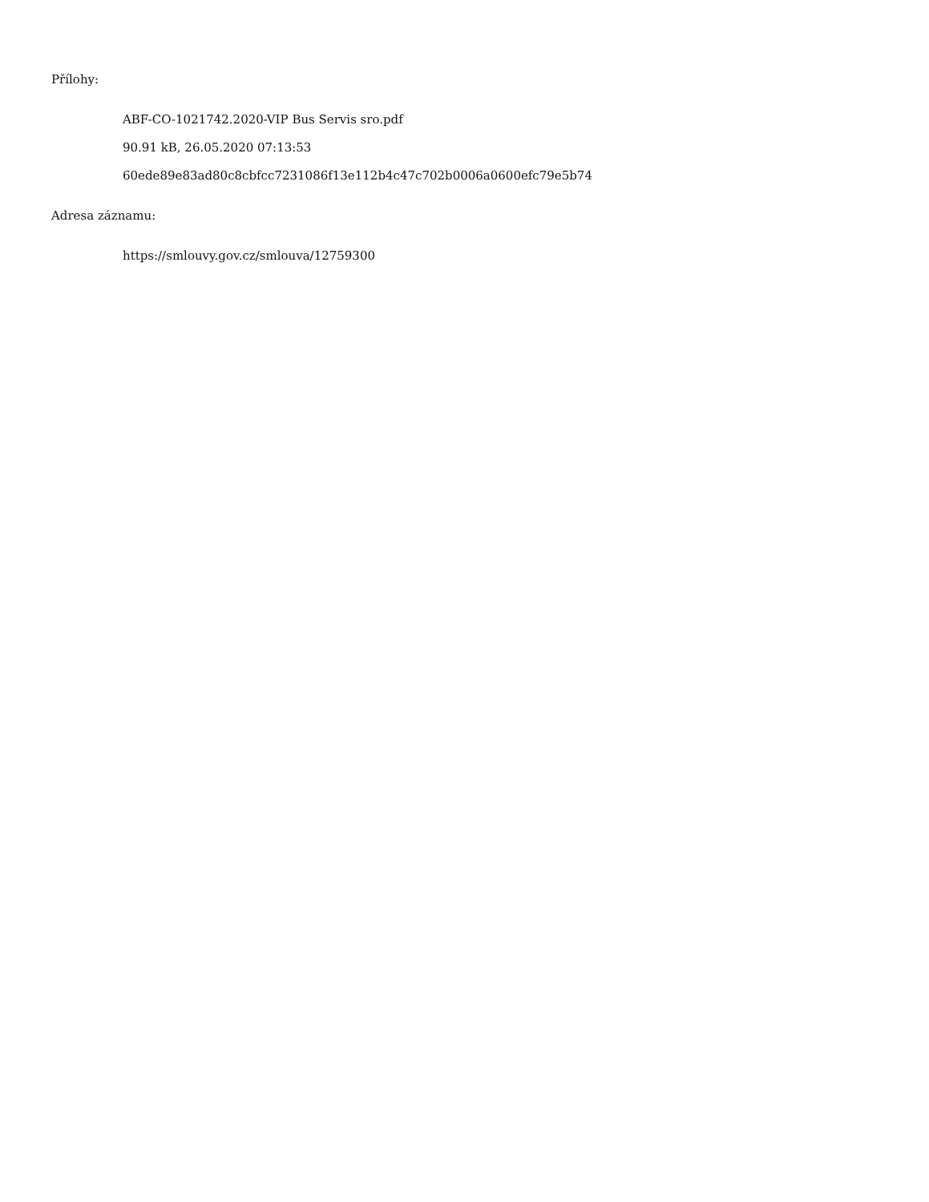Přílohy:
ABF-CO-1021742.2020-VIP Bus Servis sro.pdf
90.91 kB, 26.05.2020 07:13:53
60ede89e83ad80c8cbfcc7231086f13e112b4c47c702b0006a0600efc79e5b74
Adresa záznamu:
https://smlouvy.gov.cz/smlouva/12759300